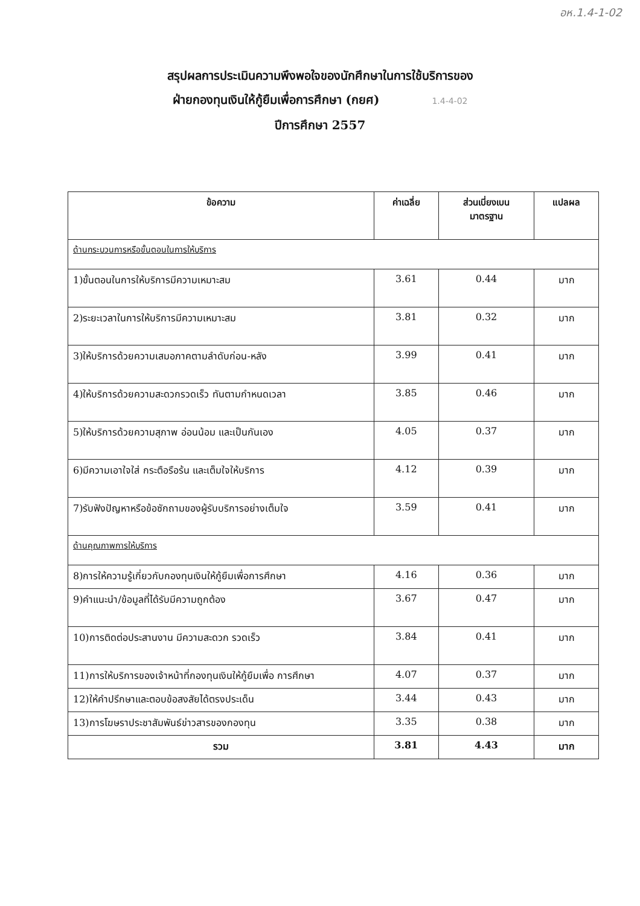อห.1.4-1-02
สรุปผลการประเมินความพึงพอใจของนักศึกษาในการใช้บริการของ
ฝ่ายกองทุนเงินให้กู้ยืมเพื่อการศึกษา (กยศ) 1.4-4-02
ปีการศึกษา 2557
| ข้อความ | ค่าเฉลี่ย | ส่วนเบี่ยงเบน มาตรฐาน | แปลผล |
| --- | --- | --- | --- |
| ด้านกระบวนการหรือขั้นตอนในการให้บริการ | | | |
| 1)ขั้นตอนในการให้บริการมีความเหมาะสม | 3.61 | 0.44 | มาก |
| 2)ระยะเวลาในการให้บริการมีความเหมาะสม | 3.81 | 0.32 | มาก |
| 3)ให้บริการด้วยความเสมอภาคตามลำดับก่อน-หลัง | 3.99 | 0.41 | มาก |
| 4)ให้บริการด้วยความสะดวกรวดเร็ว ทันตามกำหนดเวลา | 3.85 | 0.46 | มาก |
| 5)ให้บริการด้วยความสุภาพ อ่อนน้อม และเป็นกันเอง | 4.05 | 0.37 | มาก |
| 6)มีความเอาใจใส่ กระตือรือร้น และเต็มใจให้บริการ | 4.12 | 0.39 | มาก |
| 7)รับฟังปัญหาหรือข้อซักถามของผู้รับบริการอย่างเต็มใจ | 3.59 | 0.41 | มาก |
| ด้านคุณภาพการให้บริการ | | | |
| 8)การให้ความรู้เกี่ยวกับกองทุนเงินให้กู้ยืมเพื่อการศึกษา | 4.16 | 0.36 | มาก |
| 9)คำแนะนำ/ข้อมูลที่ได้รับมีความถูกต้อง | 3.67 | 0.47 | มาก |
| 10)การติดต่อประสานงาน มีความสะดวก รวดเร็ว | 3.84 | 0.41 | มาก |
| 11)การให้บริการของเจ้าหน้าที่กองทุนเงินให้กู้ยืมเพื่อ การศึกษา | 4.07 | 0.37 | มาก |
| 12)ให้คำปรึกษาและตอบข้อสงสัยได้ตรงประเด็น | 3.44 | 0.43 | มาก |
| 13)การโฆษราประชาสัมพันธ์ข่าวสารของกองทุน | 3.35 | 0.38 | มาก |
| รวม | 3.81 | 4.43 | มาก |